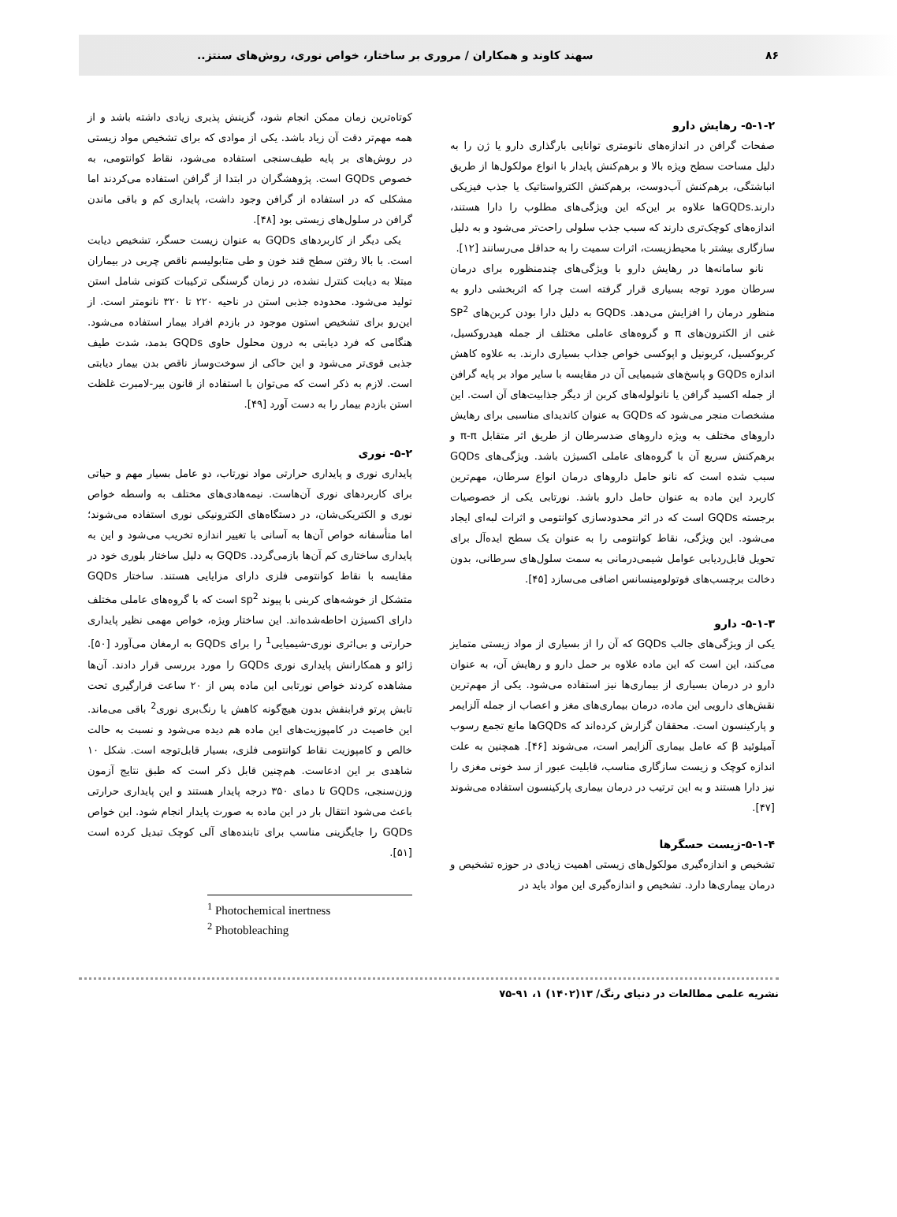۸۶ سهند کاوند و همکاران / مروری بر ساختار، خواص نوری، روش‌های سنتز..
۵-۱-۲- رهایش دارو
صفحات گرافن در اندازه‌های نانومتری توانایی بارگذاری دارو یا ژن را به دلیل مساحت سطح ویژه بالا و برهم‌کنش پایدار با انواع مولکول‌ها از طریق انباشتگی، برهم‌کنش آب‌دوست، برهم‌کنش الکترواستاتیک یا جذب فیزیکی دارند.GQDsها علاوه بر این‌که این ویژگی‌های مطلوب را دارا هستند، اندازه‌های کوچک‌تری دارند که سبب جذب سلولی راحت‌تر می‌شود و به دلیل سازگاری بیشتر با محیط‌زیست، اثرات سمیت را به حداقل می‌رسانند [۱۲].
نانو سامانه‌ها در رهایش دارو با ویژگی‌های چندمنظوره برای درمان سرطان مورد توجه بسیاری قرار گرفته است چرا که اثربخشی دارو به منظور درمان را افزایش می‌دهد. GQDs به دلیل دارا بودن کربن‌های SP<sup>2</sup> غنی از الکترون‌های π و گروه‌های عاملی مختلف از جمله هیدروکسیل، کربوکسیل، کربونیل و اپوکسی خواص جذاب بسیاری دارند. به علاوه کاهش اندازه GQDs و پاسخ‌های شیمیایی آن در مقایسه با سایر مواد بر پایه گرافن از جمله اکسید گرافن یا نانولوله‌های کربن از دیگر جذابیت‌های آن است. این مشخصات منجر می‌شود که GQDs به عنوان کاندیدای مناسبی برای رهایش داروهای مختلف به ویژه داروهای ضدسرطان از طریق اثر متقابل π-π و برهم‌کنش سریع آن با گروه‌های عاملی اکسیژن باشد. ویژگی‌های GQDs سبب شده است که نانو حامل داروهای درمان انواع سرطان، مهم‌ترین کاربرد این ماده به عنوان حامل دارو باشد. نورتابی یکی از خصوصیات برجسته GQDs است که در اثر محدودسازی کوانتومی و اثرات لبه‌ای ایجاد می‌شود. این ویژگی، نقاط کوانتومی را به عنوان یک سطح ایده‌آل برای تحویل قابل‌ردیابی عوامل شیمی‌درمانی به سمت سلول‌های سرطانی، بدون دخالت برچسب‌های فوتولومینسانس اضافی می‌سازد [۴۵].
۵-۱-۳- دارو
یکی از ویژگی‌های جالب GQDs که آن را از بسیاری از مواد زیستی متمایز می‌کند، این است که این ماده علاوه بر حمل دارو و رهایش آن، به عنوان دارو در درمان بسیاری از بیماری‌ها نیز استفاده می‌شود. یکی از مهم‌ترین نقش‌های دارویی این ماده، درمان بیماری‌های مغز و اعصاب از جمله آلزایمر و پارکینسون است. محققان گزارش کرده‌اند که GQDsها مانع تجمع رسوب آمیلوئید β که عامل بیماری آلزایمر است، می‌شوند [۴۶]. همچنین به علت اندازه کوچک و زیست سازگاری مناسب، قابلیت عبور از سد خونی مغزی را نیز دارا هستند و به این ترتیب در درمان بیماری پارکینسون استفاده می‌شوند [۴۷].
۵-۱-۴-زیست حسگرها
تشخیص و اندازه‌گیری مولکول‌های زیستی اهمیت زیادی در حوزه تشخیص و درمان بیماری‌ها دارد. تشخیص و اندازه‌گیری این مواد باید در
کوتاه‌ترین زمان ممکن انجام شود، گزینش پذیری زیادی داشته باشد و از همه مهم‌تر دقت آن زیاد باشد. یکی از موادی که برای تشخیص مواد زیستی در روش‌های بر پایه طیف‌سنجی استفاده می‌شود، نقاط کوانتومی، به خصوص GQDs است. پژوهشگران در ابتدا از گرافن استفاده می‌کردند اما مشکلی که در استفاده از گرافن وجود داشت، پایداری کم و باقی ماندن گرافن در سلول‌های زیستی بود [۴۸].
یکی دیگر از کاربردهای GQDs به عنوان زیست حسگر، تشخیص دیابت است. با بالا رفتن سطح قند خون و طی متابولیسم ناقص چربی در بیماران مبتلا به دیابت کنترل نشده، در زمان گرسنگی ترکیبات کتونی شامل استن تولید می‌شود. محدوده جذبی استن در ناحیه ۲۲۰ تا ۳۲۰ نانومتر است. از این‌رو برای تشخیص استون موجود در بازدم افراد بیمار استفاده می‌شود. هنگامی که فرد دیابتی به درون محلول حاوی GQDs بدمد، شدت طیف جذبی قوی‌تر می‌شود و این حاکی از سوخت‌وساز ناقص بدن بیمار دیابتی است. لازم به ذکر است که می‌توان با استفاده از قانون بیر-لامبرت غلظت استن بازدم بیمار را به دست آورد [۴۹].
۵-۲- نوری
پایداری نوری و پایداری حرارتی مواد نورتاب، دو عامل بسیار مهم و حیاتی برای کاربردهای نوری آن‌هاست. نیمه‌هادی‌های مختلف به واسطه خواص نوری و الکتریکی‌شان، در دستگاه‌های الکترونیکی نوری استفاده می‌شوند؛ اما متأسفانه خواص آن‌ها به آسانی با تغییر اندازه تخریب می‌شود و این به پایداری ساختاری کم آن‌ها بازمی‌گردد. GQDs به دلیل ساختار بلوری خود در مقایسه با نقاط کوانتومی فلزی دارای مزایایی هستند. ساختار GQDs متشکل از خوشه‌های کربنی با پیوند sp<sup>2</sup> است که با گروه‌های عاملی مختلف دارای اکسیژن احاطه‌شده‌اند. این ساختار ویژه، خواص مهمی نظیر پایداری حرارتی و بی‌اثری نوری-شیمیایی<sup>1</sup> را برای GQDs به ارمغان می‌آورد [۵۰]. ژائو و همکارانش پایداری نوری GQDs را مورد بررسی قرار دادند. آن‌ها مشاهده کردند خواص نورتابی این ماده پس از ۲۰ ساعت قرارگیری تحت تابش پرتو فرابنفش بدون هیچ‌گونه کاهش یا رنگ‌بری نوری<sup>2</sup> باقی می‌ماند. این خاصیت در کامپوزیت‌های این ماده هم دیده می‌شود و نسبت به حالت خالص و کامپوزیت نقاط کوانتومی فلزی، بسیار قابل‌توجه است. شکل ۱۰ شاهدی بر این ادعاست. هم‌چنین قابل ذکر است که طبق نتایج آزمون وزن‌سنجی، GQDs تا دمای ۳۵۰ درجه پایدار هستند و این پایداری حرارتی باعث می‌شود انتقال بار در این ماده به صورت پایدار انجام شود. این خواص GQDs را جایگزینی مناسب برای تابنده‌های آلی کوچک تبدیل کرده است [۵۱].
<sup>1</sup> Photochemical inertness
<sup>2</sup> Photobleaching
نشریه علمی مطالعات در دنیای رنگ/ ۱۳(۱۴۰۲) ۱، ۹۱-۷۵